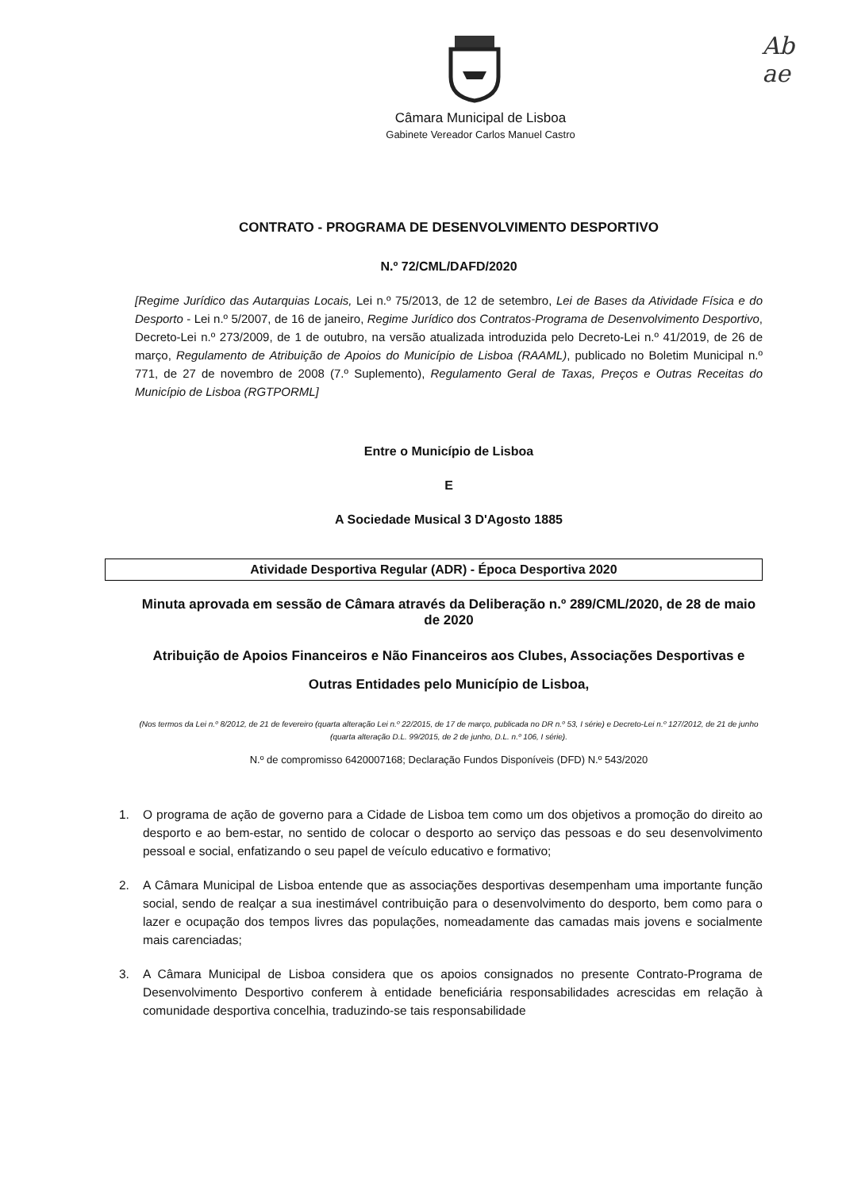Ab
ae
Câmara Municipal de Lisboa
Gabinete Vereador Carlos Manuel Castro
CONTRATO - PROGRAMA DE DESENVOLVIMENTO DESPORTIVO
N.º 72/CML/DAFD/2020
[Regime Jurídico das Autarquias Locais, Lei n.º 75/2013, de 12 de setembro, Lei de Bases da Atividade Física e do Desporto - Lei n.º 5/2007, de 16 de janeiro, Regime Jurídico dos Contratos-Programa de Desenvolvimento Desportivo, Decreto-Lei n.º 273/2009, de 1 de outubro, na versão atualizada introduzida pelo Decreto-Lei n.º 41/2019, de 26 de março, Regulamento de Atribuição de Apoios do Município de Lisboa (RAAML), publicado no Boletim Municipal n.º 771, de 27 de novembro de 2008 (7.º Suplemento), Regulamento Geral de Taxas, Preços e Outras Receitas do Município de Lisboa (RGTPORML]
Entre o Município de Lisboa
E
A Sociedade Musical 3 D'Agosto 1885
Atividade Desportiva Regular (ADR) - Época Desportiva 2020
Minuta aprovada em sessão de Câmara através da Deliberação n.º 289/CML/2020, de 28 de maio de 2020
Atribuição de Apoios Financeiros e Não Financeiros aos Clubes, Associações Desportivas e Outras Entidades pelo Município de Lisboa,
(Nos termos da Lei n.º 8/2012, de 21 de fevereiro (quarta alteração Lei n.º 22/2015, de 17 de março, publicada no DR n.º 53, I série) e Decreto-Lei n.º 127/2012, de 21 de junho (quarta alteração D.L. 99/2015, de 2 de junho, D.L. n.º 106, I série).
N.º de compromisso 6420007168; Declaração Fundos Disponíveis (DFD) N.º 543/2020
1. O programa de ação de governo para a Cidade de Lisboa tem como um dos objetivos a promoção do direito ao desporto e ao bem-estar, no sentido de colocar o desporto ao serviço das pessoas e do seu desenvolvimento pessoal e social, enfatizando o seu papel de veículo educativo e formativo;
2. A Câmara Municipal de Lisboa entende que as associações desportivas desempenham uma importante função social, sendo de realçar a sua inestimável contribuição para o desenvolvimento do desporto, bem como para o lazer e ocupação dos tempos livres das populações, nomeadamente das camadas mais jovens e socialmente mais carenciadas;
3. A Câmara Municipal de Lisboa considera que os apoios consignados no presente Contrato-Programa de Desenvolvimento Desportivo conferem à entidade beneficiária responsabilidades acrescidas em relação à comunidade desportiva concelhia, traduzindo-se tais responsabilidade